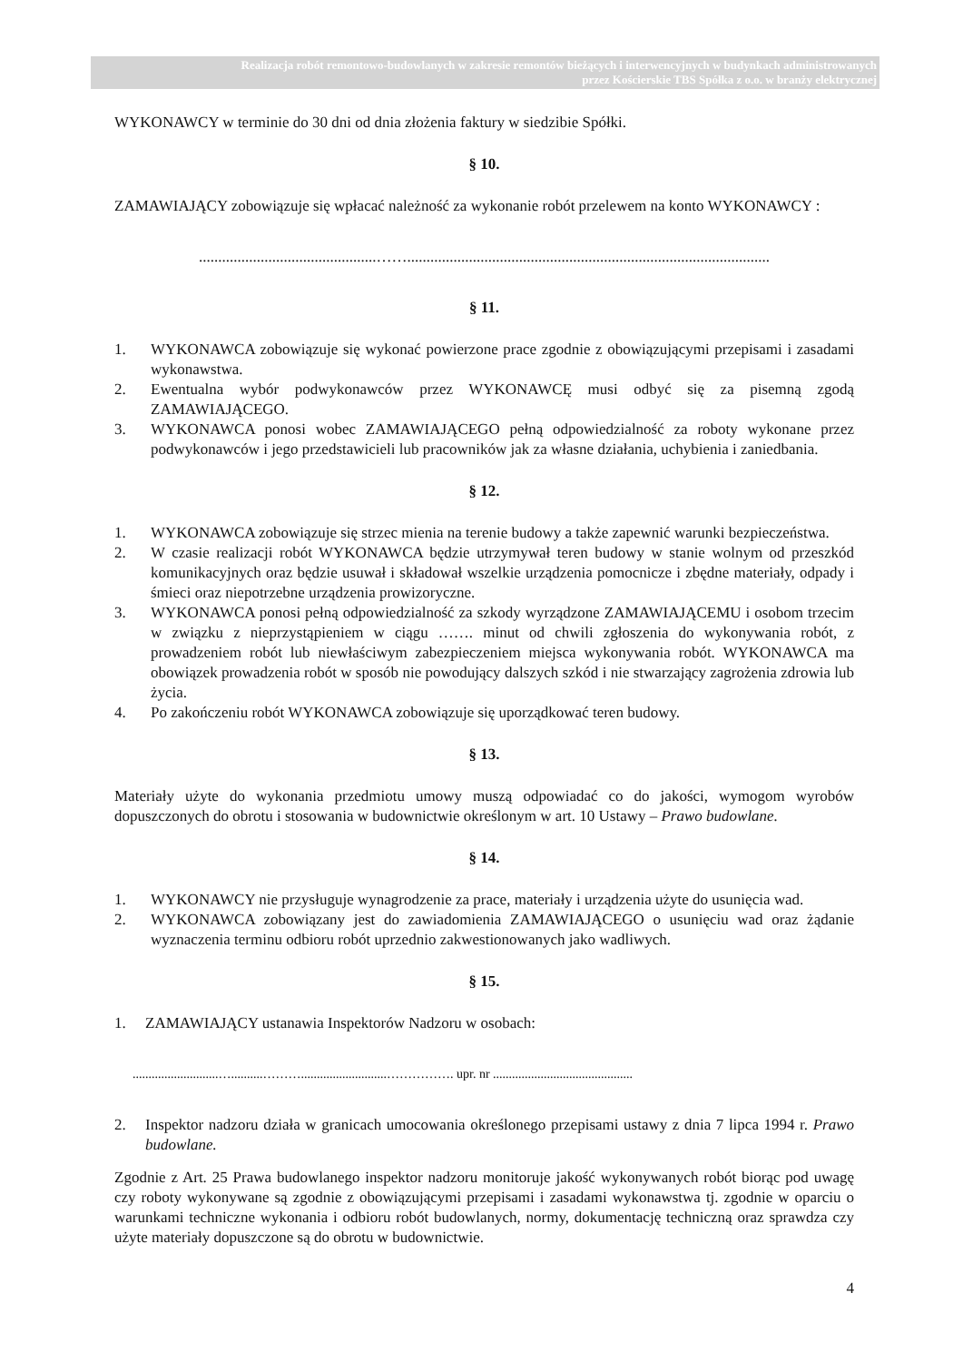Realizacja robót remontowo-budowlanych w zakresie remontów bieżących i interwencyjnych w budynkach administrowanych
przez Kościerskie TBS Spółka z o.o. w branży elektrycznej
WYKONAWCY w terminie do 30 dni od dnia złożenia faktury w siedzibie Spółki.
§ 10.
ZAMAWIAJĄCY zobowiązuje się wpłacać należność za wykonanie robót przelewem na konto WYKONAWCY :
..............................................……..............................................................................................
§ 11.
1. WYKONAWCA zobowiązuje się wykonać powierzone prace zgodnie z obowiązującymi przepisami i zasadami wykonawstwa.
2. Ewentualna wybór podwykonawców przez WYKONAWCĘ musi odbyć się za pisemną zgodą ZAMAWIAJĄCEGO.
3. WYKONAWCA ponosi wobec ZAMAWIAJĄCEGO pełną odpowiedzialność za roboty wykonane przez podwykonawców i jego przedstawicieli lub pracowników jak za własne działania, uchybienia i zaniedbania.
§ 12.
1. WYKONAWCA zobowiązuje się strzec mienia na terenie budowy a także zapewnić warunki bezpieczeństwa.
2. W czasie realizacji robót WYKONAWCA będzie utrzymywał teren budowy w stanie wolnym od przeszkód komunikacyjnych oraz będzie usuwał i składował wszelkie urządzenia pomocnicze i zbędne materiały, odpady i śmieci oraz niepotrzebne urządzenia prowizoryczne.
3. WYKONAWCA ponosi pełną odpowiedzialność za szkody wyrządzone ZAMAWIAJĄCEMU i osobom trzecim w związku z nieprzystąpieniem w ciągu ……. minut od chwili zgłoszenia do wykonywania robót, z prowadzeniem robót lub niewłaściwym zabezpieczeniem miejsca wykonywania robót. WYKONAWCA ma obowiązek prowadzenia robót w sposób nie powodujący dalszych szkód i nie stwarzający zagrożenia zdrowia lub życia.
4. Po zakończeniu robót WYKONAWCA zobowiązuje się uporządkować teren budowy.
§ 13.
Materiały użyte do wykonania przedmiotu umowy muszą odpowiadać co do jakości, wymogom wyrobów dopuszczonych do obrotu i stosowania w budownictwie określonym w art. 10 Ustawy – Prawo budowlane.
§ 14.
1. WYKONAWCY nie przysługuje wynagrodzenie za prace, materiały i urządzenia użyte do usunięcia wad.
2. WYKONAWCA zobowiązany jest do zawiadomienia ZAMAWIAJĄCEGO o usunięciu wad oraz żądanie wyznaczenia terminu odbioru robót uprzednio zakwestionowanych jako wadliwych.
§ 15.
1. ZAMAWIAJĄCY ustanawia Inspektorów Nadzoru w osobach:
...........................…..........………...........................……………. upr. nr ............................................
2. Inspektor nadzoru działa w granicach umocowania określonego przepisami ustawy z dnia 7 lipca 1994 r. Prawo budowlane.
Zgodnie z Art. 25 Prawa budowlanego inspektor nadzoru monitoruje jakość wykonywanych robót biorąc pod uwagę czy roboty wykonywane są zgodnie z obowiązującymi przepisami i zasadami wykonawstwa tj. zgodnie w oparciu o warunkami techniczne wykonania i odbioru robót budowlanych, normy, dokumentację techniczną oraz sprawdza czy użyte materiały dopuszczone są do obrotu w budownictwie.
4